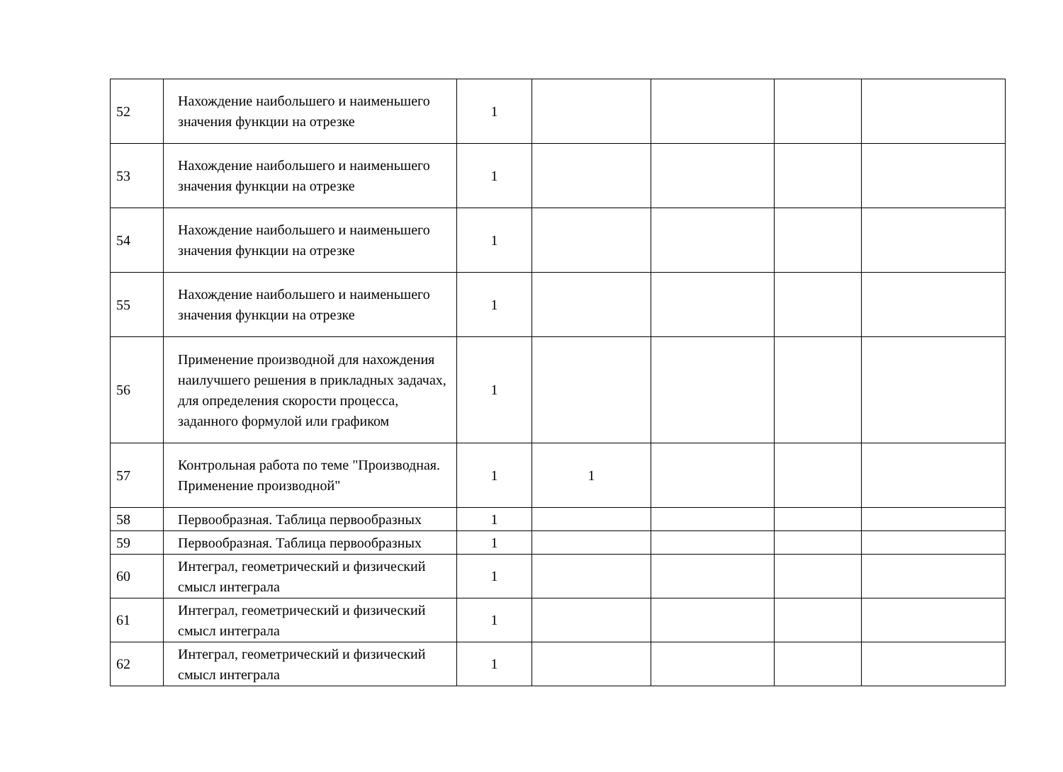| 52 | Нахождение наибольшего и наименьшего значения функции на отрезке | 1 | | | | |
| 53 | Нахождение наибольшего и наименьшего значения функции на отрезке | 1 | | | | |
| 54 | Нахождение наибольшего и наименьшего значения функции на отрезке | 1 | | | | |
| 55 | Нахождение наибольшего и наименьшего значения функции на отрезке | 1 | | | | |
| 56 | Применение производной для нахождения наилучшего решения в прикладных задачах, для определения скорости процесса, заданного формулой или графиком | 1 | | | | |
| 57 | Контрольная работа по теме "Производная. Применение производной" | 1 | 1 | | | |
| 58 | Первообразная. Таблица первообразных | 1 | | | | |
| 59 | Первообразная. Таблица первообразных | 1 | | | | |
| 60 | Интеграл, геометрический и физический смысл интеграла | 1 | | | | |
| 61 | Интеграл, геометрический и физический смысл интеграла | 1 | | | | |
| 62 | Интеграл, геометрический и физический смысл интеграла | 1 | | | | |